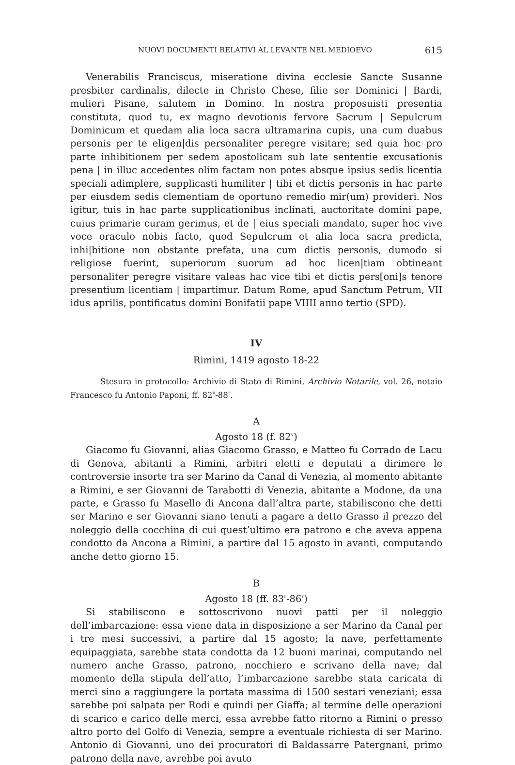NUOVI DOCUMENTI RELATIVI AL LEVANTE NEL MEDIOEVO 615
Venerabilis Franciscus, miseratione divina ecclesie Sancte Susanne presbiter cardinalis, dilecte in Christo Chese, filie ser Dominici | Bardi, mulieri Pisane, salutem in Domino. In nostra proposuisti presentia constituta, quod tu, ex magno devotionis fervore Sacrum | Sepulcrum Dominicum et quedam alia loca sacra ultramarina cupis, una cum duabus personis per te eligen|dis personaliter peregre visitare; sed quia hoc pro parte inhibitionem per sedem apostolicam sub late sententie excusationis pena | in illuc accedentes olim factam non potes absque ipsius sedis licentia speciali adimplere, supplicasti humiliter | tibi et dictis personis in hac parte per eiusdem sedis clementiam de oportuno remedio mir(um) provideri. Nos igitur, tuis in hac parte supplicationibus inclinati, auctoritate domini pape, cuius primarie curam gerimus, et de | eius speciali mandato, super hoc vive voce oraculo nobis facto, quod Sepulcrum et alia loca sacra predicta, inhi|bitione non obstante prefata, una cum dictis personis, dumodo si religiose fuerint, superiorum suorum ad hoc licen|tiam obtineant personaliter peregre visitare valeas hac vice tibi et dictis pers[oni]s tenore presentium licentiam | impartimur. Datum Rome, apud Sanctum Petrum, VII idus aprilis, pontificatus domini Bonifatii pape VIIII anno tertio (SPD).
IV
Rimini, 1419 agosto 18-22
Stesura in protocollo: Archivio di Stato di Rimini, Archivio Notarile, vol. 26, notaio Francesco fu Antonio Paponi, ff. 82<sup>v</sup>-88<sup>r</sup>.
A
Agosto 18 (f. 82<sup>v</sup>)
Giacomo fu Giovanni, alias Giacomo Grasso, e Matteo fu Corrado de Lacu di Genova, abitanti a Rimini, arbitri eletti e deputati a dirimere le controversie insorte tra ser Marino da Canal di Venezia, al momento abitante a Rimini, e ser Giovanni de Tarabotti di Venezia, abitante a Modone, da una parte, e Grasso fu Masello di Ancona dall’altra parte, stabiliscono che detti ser Marino e ser Giovanni siano tenuti a pagare a detto Grasso il prezzo del noleggio della cocchina di cui quest’ultimo era patrono e che aveva appena condotto da Ancona a Rimini, a partire dal 15 agosto in avanti, computando anche detto giorno 15.
B
Agosto 18 (ff. 83<sup>r</sup>-86<sup>r</sup>)
Si stabiliscono e sottoscrivono nuovi patti per il noleggio dell’imbarcazione: essa viene data in disposizione a ser Marino da Canal per i tre mesi successivi, a partire dal 15 agosto; la nave, perfettamente equipaggiata, sarebbe stata condotta da 12 buoni marinai, computando nel numero anche Grasso, patrono, nocchiero e scrivano della nave; dal momento della stipula dell’atto, l’imbarcazione sarebbe stata caricata di merci sino a raggiungere la portata massima di 1500 sestari veneziani; essa sarebbe poi salpata per Rodi e quindi per Giaffa; al termine delle operazioni di scarico e carico delle merci, essa avrebbe fatto ritorno a Rimini o presso altro porto del Golfo di Venezia, sempre a eventuale richiesta di ser Marino. Antonio di Giovanni, uno dei procuratori di Baldassarre Patergnani, primo patrono della nave, avrebbe poi avuto